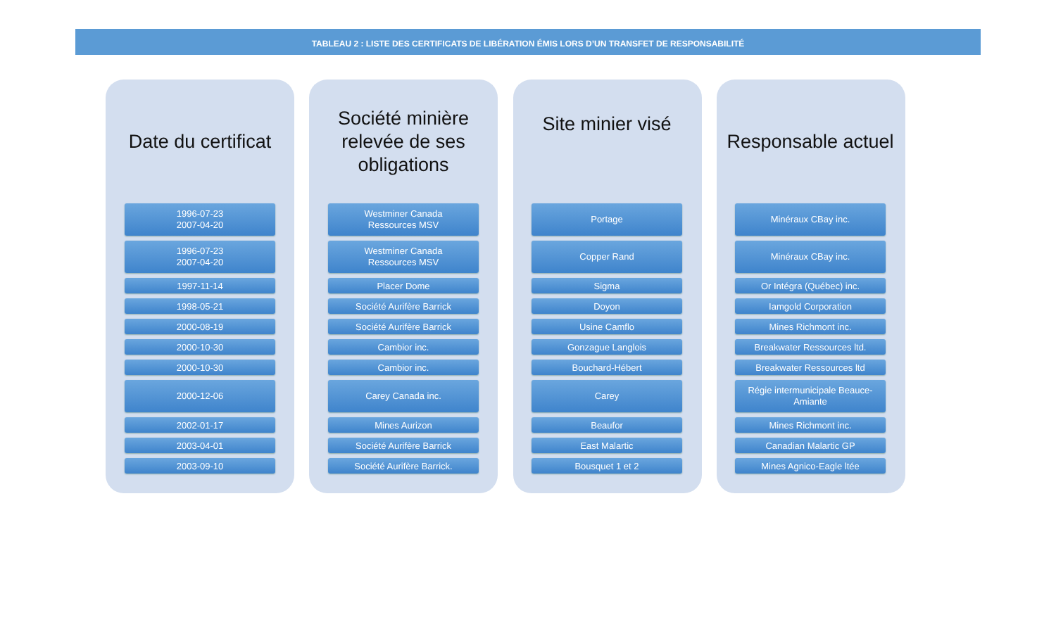TABLEAU 2 : LISTE DES CERTIFICATS DE LIBÉRATION ÉMIS LORS D’UN TRANSFET DE RESPONSABILITÉ
| Date du certificat | Société minière relevée de ses obligations | Site minier visé | Responsable actuel |
| --- | --- | --- | --- |
| 1996-07-23 2007-04-20 | Westminer Canada Ressources MSV | Portage | Minéraux CBay inc. |
| 1996-07-23 2007-04-20 | Westminer Canada Ressources MSV | Copper Rand | Minéraux CBay inc. |
| 1997-11-14 | Placer Dome | Sigma | Or Intégra (Québec) inc. |
| 1998-05-21 | Société Aurifère Barrick | Doyon | Iamgold Corporation |
| 2000-08-19 | Société Aurifère Barrick | Usine Camflo | Mines Richmont inc. |
| 2000-10-30 | Cambior inc. | Gonzague Langlois | Breakwater Ressources ltd. |
| 2000-10-30 | Cambior inc. | Bouchard-Hébert | Breakwater Ressources ltd |
| 2000-12-06 | Carey Canada inc. | Carey | Régie intermunicipale Beauce- Amiante |
| 2002-01-17 | Mines Aurizon | Beaufor | Mines Richmont inc. |
| 2003-04-01 | Société Aurifère Barrick | East Malartic | Canadian Malartic GP |
| 2003-09-10 | Société Aurifère Barrick. | Bousquet 1 et 2 | Mines Agnico-Eagle ltée |